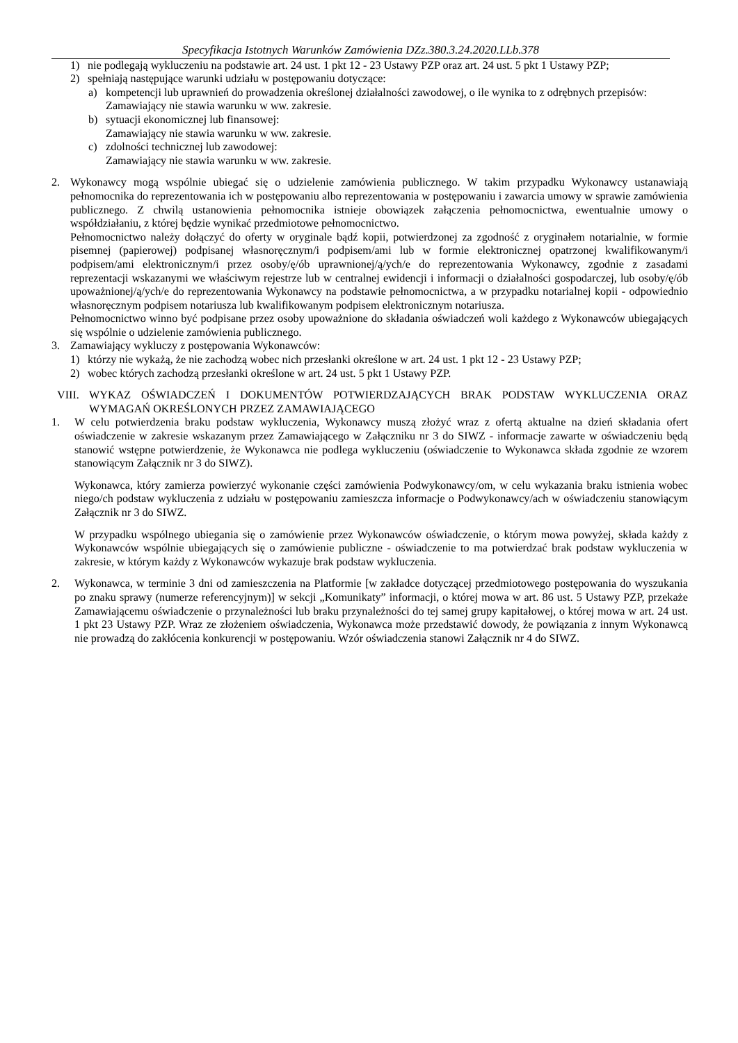Specyfikacja Istotnych Warunków Zamówienia DZz.380.3.24.2020.LLb.378
1) nie podlegają wykluczeniu na podstawie art. 24 ust. 1 pkt 12 - 23 Ustawy PZP oraz art. 24 ust. 5 pkt 1 Ustawy PZP;
2) spełniają następujące warunki udziału w postępowaniu dotyczące:
a) kompetencji lub uprawnień do prowadzenia określonej działalności zawodowej, o ile wynika to z odrębnych przepisów:
Zamawiający nie stawia warunku w ww. zakresie.
b) sytuacji ekonomicznej lub finansowej:
Zamawiający nie stawia warunku w ww. zakresie.
c) zdolności technicznej lub zawodowej:
Zamawiający nie stawia warunku w ww. zakresie.
2. Wykonawcy mogą wspólnie ubiegać się o udzielenie zamówienia publicznego. W takim przypadku Wykonawcy ustanawiają pełnomocnika do reprezentowania ich w postępowaniu albo reprezentowania w postępowaniu i zawarcia umowy w sprawie zamówienia publicznego. Z chwilą ustanowienia pełnomocnika istnieje obowiązek załączenia pełnomocnictwa, ewentualnie umowy o współdziałaniu, z której będzie wynikać przedmiotowe pełnomocnictwo.
Pełnomocnictwo należy dołączyć do oferty w oryginale bądź kopii, potwierdzonej za zgodność z oryginałem notarialnie, w formie pisemnej (papierowej) podpisanej własnoręcznym/i podpisem/ami lub w formie elektronicznej opatrzonej kwalifikowanym/i podpisem/ami elektronicznym/i przez osoby/ę/ób uprawnionej/ą/ych/e do reprezentowania Wykonawcy, zgodnie z zasadami reprezentacji wskazanymi we właściwym rejestrze lub w centralnej ewidencji i informacji o działalności gospodarczej, lub osoby/ę/ób upoważnionej/ą/ych/e do reprezentowania Wykonawcy na podstawie pełnomocnictwa, a w przypadku notarialnej kopii - odpowiednio własnoręcznym podpisem notariusza lub kwalifikowanym podpisem elektronicznym notariusza.
Pełnomocnictwo winno być podpisane przez osoby upoważnione do składania oświadczeń woli każdego z Wykonawców ubiegających się wspólnie o udzielenie zamówienia publicznego.
3. Zamawiający wykluczy z postępowania Wykonawców:
1) którzy nie wykażą, że nie zachodzą wobec nich przesłanki określone w art. 24 ust. 1 pkt 12 - 23 Ustawy PZP;
2) wobec których zachodzą przesłanki określone w art. 24 ust. 5 pkt 1 Ustawy PZP.
VIII. WYKAZ OŚWIADCZEŃ I DOKUMENTÓW POTWIERDZAJĄCYCH BRAK PODSTAW WYKLUCZENIA ORAZ WYMAGAŃ OKREŚLONYCH PRZEZ ZAMAWIAJĄCEGO
1. W celu potwierdzenia braku podstaw wykluczenia, Wykonawcy muszą złożyć wraz z ofertą aktualne na dzień składania ofert oświadczenie w zakresie wskazanym przez Zamawiającego w Załączniku nr 3 do SIWZ - informacje zawarte w oświadczeniu będą stanowić wstępne potwierdzenie, że Wykonawca nie podlega wykluczeniu (oświadczenie to Wykonawca składa zgodnie ze wzorem stanowiącym Załącznik nr 3 do SIWZ).
Wykonawca, który zamierza powierzyć wykonanie części zamówienia Podwykonawcy/om, w celu wykazania braku istnienia wobec niego/ch podstaw wykluczenia z udziału w postępowaniu zamieszcza informacje o Podwykonawcy/ach w oświadczeniu stanowiącym Załącznik nr 3 do SIWZ.
W przypadku wspólnego ubiegania się o zamówienie przez Wykonawców oświadczenie, o którym mowa powyżej, składa każdy z Wykonawców wspólnie ubiegających się o zamówienie publiczne - oświadczenie to ma potwierdzać brak podstaw wykluczenia w zakresie, w którym każdy z Wykonawców wykazuje brak podstaw wykluczenia.
2. Wykonawca, w terminie 3 dni od zamieszczenia na Platformie [w zakładce dotyczącej przedmiotowego postępowania do wyszukania po znaku sprawy (numerze referencyjnym)] w sekcji „Komunikaty” informacji, o której mowa w art. 86 ust. 5 Ustawy PZP, przekaże Zamawiającemu oświadczenie o przynależności lub braku przynależności do tej samej grupy kapitałowej, o której mowa w art. 24 ust. 1 pkt 23 Ustawy PZP. Wraz ze złożeniem oświadczenia, Wykonawca może przedstawić dowody, że powiązania z innym Wykonawcą nie prowadzą do zakłócenia konkurencji w postępowaniu. Wzór oświadczenia stanowi Załącznik nr 4 do SIWZ.